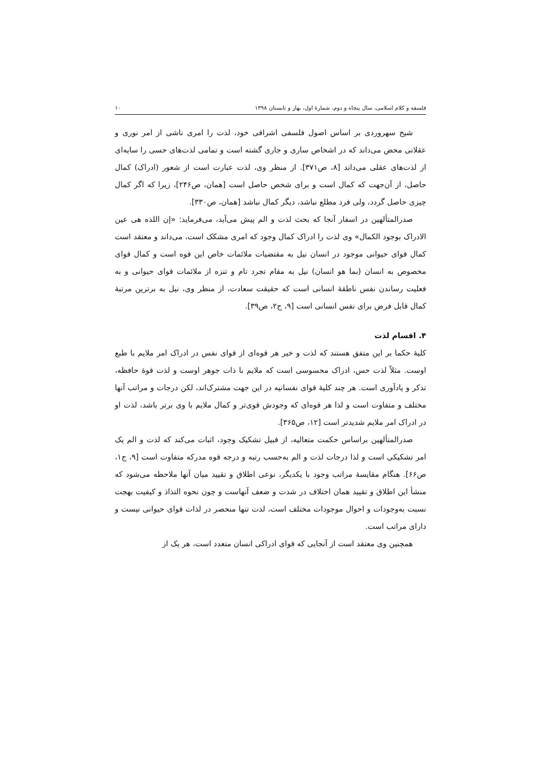فلسفه و کلام اسلامی، سال پنجاه و دوم، شمارهٔ اول، بهار و تابستان ۱۳۹۸ ۱۰
شیخ سهروردی بر اساس اصول فلسفی اشراقی خود، لذت را امری ناشی از امر نوری و عقلانی محض می‌داند که در اشخاص ساری و جاری گشته است و تمامی لذت‌های حسی را سایه‌ای از لذت‌های عقلی می‌داند [۸، ص۳۷۱]. از منظر وی، لذت عبارت است از شعور (ادراک) کمال حاصل، از آن‌جهت که کمال است و برای شخص حاصل است [همان، ص۲۴۶]، زیرا که اگر کمال چیزی حاصل گردد، ولی فرد مطلع نباشد، دیگر کمال نباشد [همان، ص۳۳۰].
صدرالمتألهین در اسفار آنجا که بحث لذت و الم پیش می‌آید، می‌فرماید: «إن اللذه هی عین الادراک بوجود الکمال» وی لذت را ادراک کمال وجود که امری مشکک است، می‌داند و معتقد است کمال قوای حیوانی موجود در انسان نیل به مقتضیات ملائمات خاص این قوه است و کمال قوای مخصوص به انسان (بما هو انسان) نیل به مقام تجرد تام و تنزه از ملائمات قوای حیوانی و به فعلیت رساندن نفس ناطقهٔ انسانی است که حقیقت سعادت، از منظر وی، نیل به برترین مرتبهٔ کمال قابل فرض برای نفس انسانی است [۹، ج۲، ص۳۹].
۴. اقسام لذت
کلیهٔ حکما بر این متفق هستند که لذت و خیر هر قوه‌ای از قوای نفس در ادراک امر ملایم با طبع اوست. مثلاً لذت حس، ادراک محسوسی است که ملایم با ذات جوهر اوست و لذت قوهٔ حافظه، تذکر و یادآوری است. هر چند کلیهٔ قوای نفسانیه در این جهت مشترک‌اند، لکن درجات و مراتب آنها مختلف و متفاوت است و لذا هر قوه‌ای که وجودش قوی‌تر و کمال ملایم با وی برتر باشد، لذت او در ادراک امر ملایم شدیدتر است [۱۲، ص۳۶۵].
صدرالمتألهین براساس حکمت متعالیه، از قبیل تشکیک وجود، اثبات می‌کند که لذت و الم یک امر تشکیکی است و لذا درجات لذت و الم به‌حسب رتبه و درجه قوه مدرکه متفاوت است [۹، ج۱، ص۶۶]. هنگام مقایسهٔ مراتب وجود با یکدیگر، نوعی اطلاق و تقیید میان آنها ملاحظه می‌شود که منشأ این اطلاق و تقیید همان اختلاف در شدت و ضعف آنهاست و چون نحوه التذاذ و کیفیت بهجت نسبت به‌وجودات و احوال موجودات مختلف است، لذت تنها منحصر در لذات قوای حیوانی نیست و دارای مراتب است.
همچنین وی معتقد است از آنجایی که قوای ادراکی انسان متعدد است، هر یک از